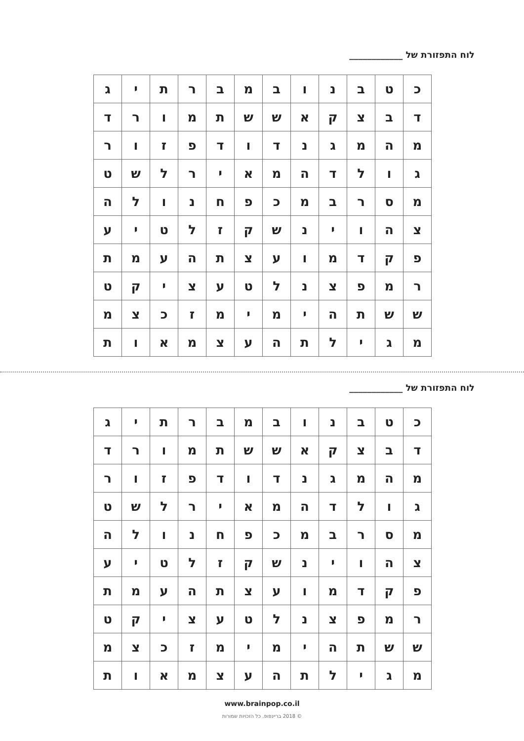לוח התפזורת של ____________
| כ | ט | ב | נ | ו | ב | מ | ב | ר | ת | י | ג |
| ד | ב | צ | ק | א | ש | ש | ת | מ | ו | ר | ד |
| מ | ה | מ | ג | נ | ד | ו | ד | פ | ז | ו | ר |
| ג | ו | ל | ד | ה | מ | א | י | ר | ל | ש | ט |
| מ | ס | ר | ב | מ | כ | פ | ח | נ | ו | ל | ה |
| צ | ה | ו | י | נ | ש | ק | ז | ל | ט | י | ע |
| פ | ק | ד | מ | ו | ע | צ | ת | ה | ע | מ | ת |
| ר | מ | פ | צ | נ | ל | ט | ע | צ | י | ק | ט |
| ש | ש | ת | ה | י | מ | י | מ | ז | כ | צ | מ |
| מ | ג | י | ל | ת | ה | ע | צ | מ | א | ו | ת |
לוח התפזורת של ____________
| כ | ט | ב | נ | ו | ב | מ | ב | ר | ת | י | ג |
| ד | ב | צ | ק | א | ש | ש | ת | מ | ו | ר | ד |
| מ | ה | מ | ג | נ | ד | ו | ד | פ | ז | ו | ר |
| ג | ו | ל | ד | ה | מ | א | י | ר | ל | ש | ט |
| מ | ס | ר | ב | מ | כ | פ | ח | נ | ו | ל | ה |
| צ | ה | ו | י | נ | ש | ק | ז | ל | ט | י | ע |
| פ | ק | ד | מ | ו | ע | צ | ת | ה | ע | מ | ת |
| ר | מ | פ | צ | נ | ל | ט | ע | צ | י | ק | ט |
| ש | ש | ת | ה | י | מ | י | מ | ז | כ | צ | מ |
| מ | ג | י | ל | ת | ה | ע | צ | מ | א | ו | ת |
www.brainpop.co.il
© 2018 בריינפופ. כל הזכויות שמורות